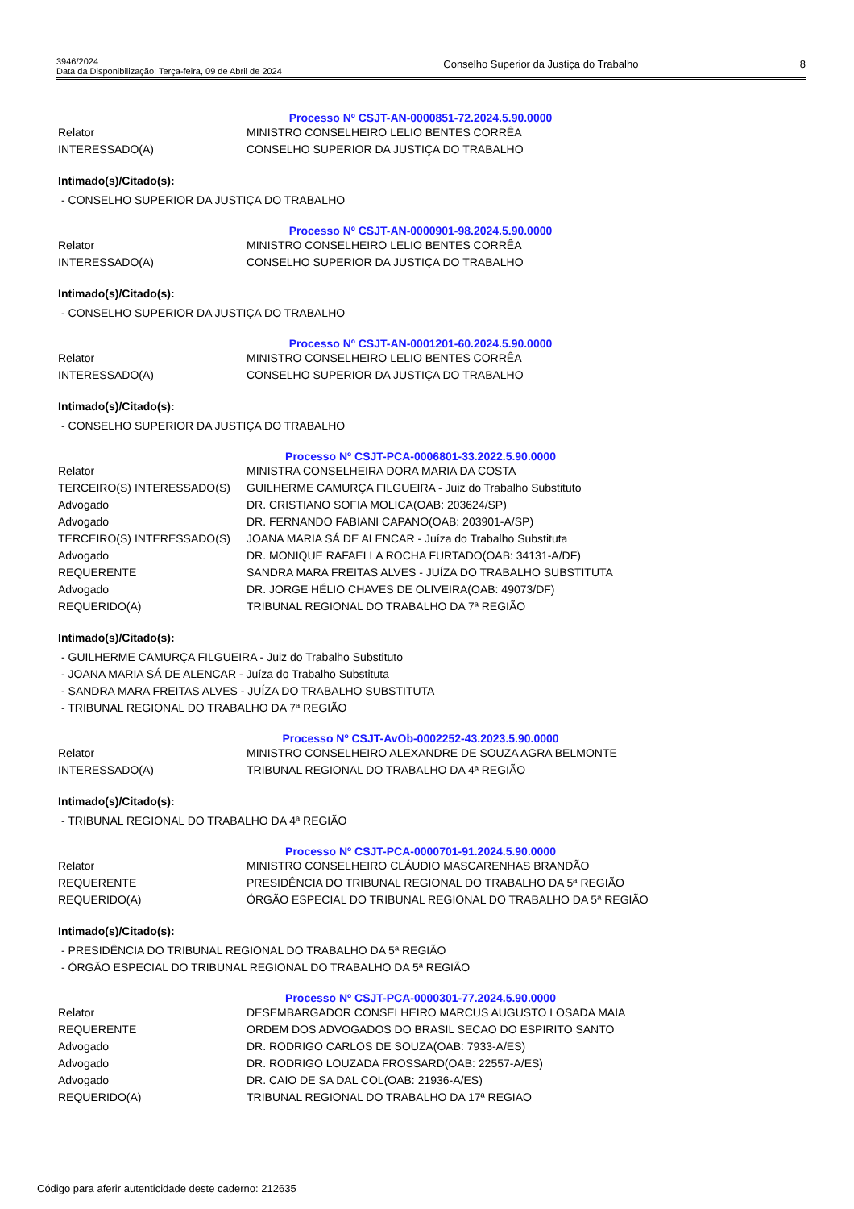3946/2024
Data da Disponibilização: Terça-feira, 09 de Abril de 2024
Conselho Superior da Justiça do Trabalho
8
Processo Nº CSJT-AN-0000851-72.2024.5.90.0000
| Relator | MINISTRO CONSELHEIRO LELIO BENTES CORRÊA |
| INTERESSADO(A) | CONSELHO SUPERIOR DA JUSTIÇA DO TRABALHO |
Intimado(s)/Citado(s):
- CONSELHO SUPERIOR DA JUSTIÇA DO TRABALHO
Processo Nº CSJT-AN-0000901-98.2024.5.90.0000
| Relator | MINISTRO CONSELHEIRO LELIO BENTES CORRÊA |
| INTERESSADO(A) | CONSELHO SUPERIOR DA JUSTIÇA DO TRABALHO |
Intimado(s)/Citado(s):
- CONSELHO SUPERIOR DA JUSTIÇA DO TRABALHO
Processo Nº CSJT-AN-0001201-60.2024.5.90.0000
| Relator | MINISTRO CONSELHEIRO LELIO BENTES CORRÊA |
| INTERESSADO(A) | CONSELHO SUPERIOR DA JUSTIÇA DO TRABALHO |
Intimado(s)/Citado(s):
- CONSELHO SUPERIOR DA JUSTIÇA DO TRABALHO
Processo Nº CSJT-PCA-0006801-33.2022.5.90.0000
| Relator | MINISTRA CONSELHEIRA DORA MARIA DA COSTA |
| TERCEIRO(S) INTERESSADO(S) | GUILHERME CAMURÇA FILGUEIRA - Juiz do Trabalho Substituto |
| Advogado | DR. CRISTIANO SOFIA MOLICA(OAB: 203624/SP) |
| Advogado | DR. FERNANDO FABIANI CAPANO(OAB: 203901-A/SP) |
| TERCEIRO(S) INTERESSADO(S) | JOANA MARIA SÁ DE ALENCAR - Juíza do Trabalho Substituta |
| Advogado | DR. MONIQUE RAFAELLA ROCHA FURTADO(OAB: 34131-A/DF) |
| REQUERENTE | SANDRA MARA FREITAS ALVES - JUÍZA DO TRABALHO SUBSTITUTA |
| Advogado | DR. JORGE HÉLIO CHAVES DE OLIVEIRA(OAB: 49073/DF) |
| REQUERIDO(A) | TRIBUNAL REGIONAL DO TRABALHO DA 7ª REGIÃO |
Intimado(s)/Citado(s):
- GUILHERME CAMURÇA FILGUEIRA - Juiz do Trabalho Substituto
- JOANA MARIA SÁ DE ALENCAR - Juíza do Trabalho Substituta
- SANDRA MARA FREITAS ALVES - JUÍZA DO TRABALHO SUBSTITUTA
- TRIBUNAL REGIONAL DO TRABALHO DA 7ª REGIÃO
Processo Nº CSJT-AvOb-0002252-43.2023.5.90.0000
| Relator | MINISTRO CONSELHEIRO ALEXANDRE DE SOUZA AGRA BELMONTE |
| INTERESSADO(A) | TRIBUNAL REGIONAL DO TRABALHO DA 4ª REGIÃO |
Intimado(s)/Citado(s):
- TRIBUNAL REGIONAL DO TRABALHO DA 4ª REGIÃO
Processo Nº CSJT-PCA-0000701-91.2024.5.90.0000
| Relator | MINISTRO CONSELHEIRO CLÁUDIO MASCARENHAS BRANDÃO |
| REQUERENTE | PRESIDÊNCIA DO TRIBUNAL REGIONAL DO TRABALHO DA 5ª REGIÃO |
| REQUERIDO(A) | ÓRGÃO ESPECIAL DO TRIBUNAL REGIONAL DO TRABALHO DA 5ª REGIÃO |
Intimado(s)/Citado(s):
- PRESIDÊNCIA DO TRIBUNAL REGIONAL DO TRABALHO DA 5ª REGIÃO
- ÓRGÃO ESPECIAL DO TRIBUNAL REGIONAL DO TRABALHO DA 5ª REGIÃO
Processo Nº CSJT-PCA-0000301-77.2024.5.90.0000
| Relator | DESEMBARGADOR CONSELHEIRO MARCUS AUGUSTO LOSADA MAIA |
| REQUERENTE | ORDEM DOS ADVOGADOS DO BRASIL SECAO DO ESPIRITO SANTO |
| Advogado | DR. RODRIGO CARLOS DE SOUZA(OAB: 7933-A/ES) |
| Advogado | DR. RODRIGO LOUZADA FROSSARD(OAB: 22557-A/ES) |
| Advogado | DR. CAIO DE SA DAL COL(OAB: 21936-A/ES) |
| REQUERIDO(A) | TRIBUNAL REGIONAL DO TRABALHO DA 17ª REGIAO |
Código para aferir autenticidade deste caderno: 212635